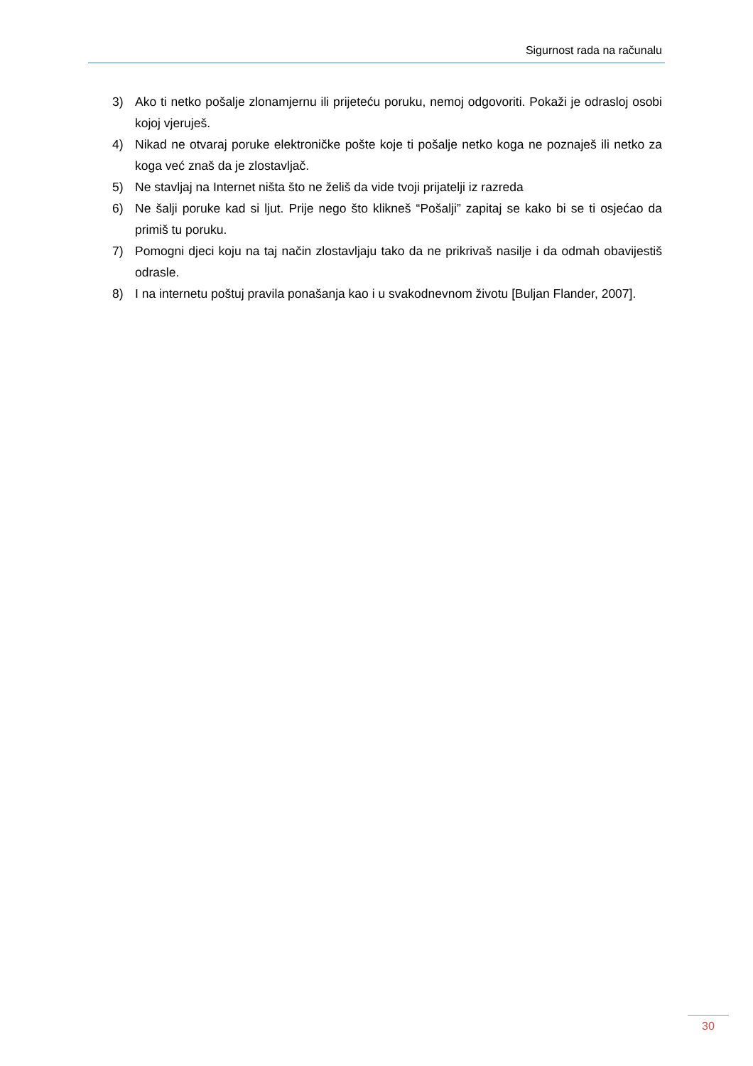Sigurnost rada na računalu
3) Ako ti netko pošalje zlonamjernu ili prijeteću poruku, nemoj odgovoriti. Pokaži je odrasloj osobi kojoj vjeruješ.
4) Nikad ne otvaraj poruke elektroničke pošte koje ti pošalje netko koga ne poznaješ ili netko za koga već znaš da je zlostavljač.
5) Ne stavljaj na Internet ništa što ne želiš da vide tvoji prijatelji iz razreda
6) Ne šalji poruke kad si ljut. Prije nego što klikneš “Pošalji” zapitaj se kako bi se ti osjećao da primiš tu poruku.
7) Pomogni djeci koju na taj način zlostavljaju tako da ne prikrivaš nasilje i da odmah obavijestiš odrasle.
8) I na internetu poštuj pravila ponašanja kao i u svakodnevnom životu [Buljan Flander, 2007].
30